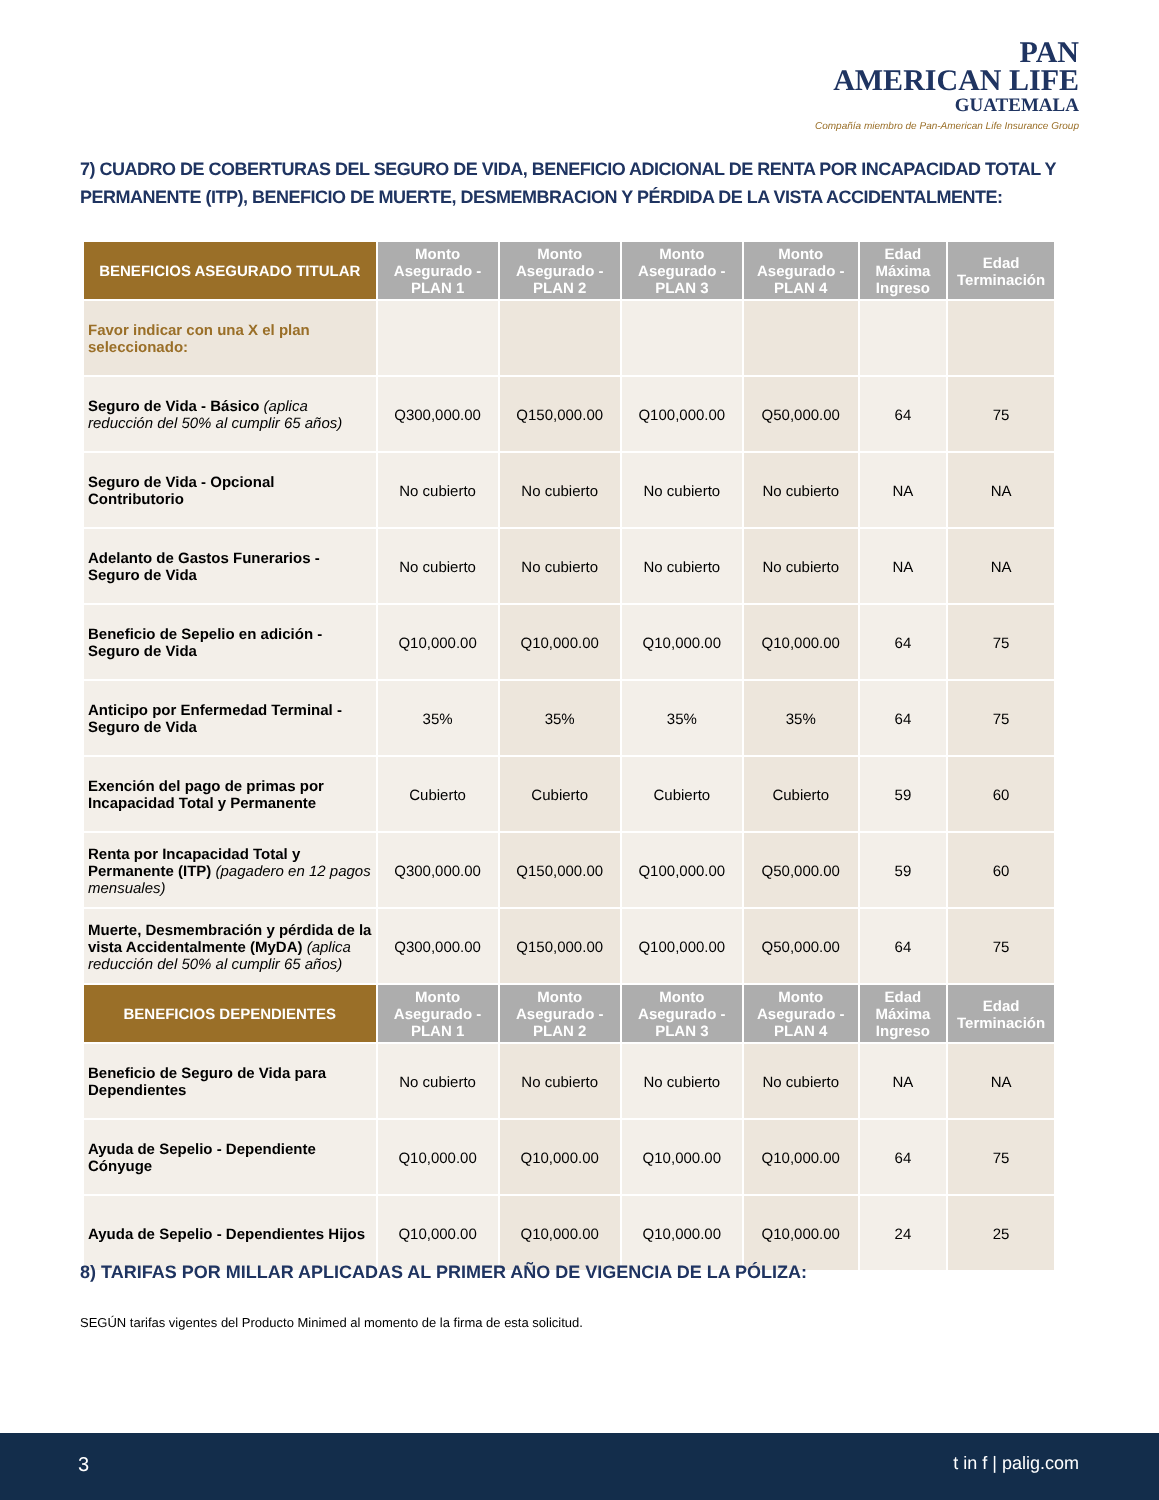PAN
AMERICAN LIFE
GUATEMALA
Compañía miembro de Pan-American Life Insurance Group
7) CUADRO DE COBERTURAS DEL SEGURO DE VIDA, BENEFICIO ADICIONAL DE RENTA POR INCAPACIDAD TOTAL Y PERMANENTE (ITP), BENEFICIO DE MUERTE, DESMEMBRACION Y PÉRDIDA DE LA VISTA ACCIDENTALMENTE:
| BENEFICIOS ASEGURADO TITULAR | Monto Asegurado - PLAN 1 | Monto Asegurado - PLAN 2 | Monto Asegurado - PLAN 3 | Monto Asegurado - PLAN 4 | Edad Máxima Ingreso | Edad Terminación |
| --- | --- | --- | --- | --- | --- | --- |
| Favor indicar con una X el plan seleccionado: | | | | | | |
| Seguro de Vida - Básico (aplica reducción del 50% al cumplir 65 años) | Q300,000.00 | Q150,000.00 | Q100,000.00 | Q50,000.00 | 64 | 75 |
| Seguro de Vida - Opcional Contributorio | No cubierto | No cubierto | No cubierto | No cubierto | NA | NA |
| Adelanto de Gastos Funerarios - Seguro de Vida | No cubierto | No cubierto | No cubierto | No cubierto | NA | NA |
| Beneficio de Sepelio en adición - Seguro de Vida | Q10,000.00 | Q10,000.00 | Q10,000.00 | Q10,000.00 | 64 | 75 |
| Anticipo por Enfermedad Terminal - Seguro de Vida | 35% | 35% | 35% | 35% | 64 | 75 |
| Exención del pago de primas por Incapacidad Total y Permanente | Cubierto | Cubierto | Cubierto | Cubierto | 59 | 60 |
| Renta por Incapacidad Total y Permanente (ITP) (pagadero en 12 pagos mensuales) | Q300,000.00 | Q150,000.00 | Q100,000.00 | Q50,000.00 | 59 | 60 |
| Muerte, Desmembración y pérdida de la vista Accidentalmente (MyDA) (aplica reducción del 50% al cumplir 65 años) | Q300,000.00 | Q150,000.00 | Q100,000.00 | Q50,000.00 | 64 | 75 |
| BENEFICIOS DEPENDIENTES | Monto Asegurado - PLAN 1 | Monto Asegurado - PLAN 2 | Monto Asegurado - PLAN 3 | Monto Asegurado - PLAN 4 | Edad Máxima Ingreso | Edad Terminación |
| Beneficio de Seguro de Vida para Dependientes | No cubierto | No cubierto | No cubierto | No cubierto | NA | NA |
| Ayuda de Sepelio - Dependiente Cónyuge | Q10,000.00 | Q10,000.00 | Q10,000.00 | Q10,000.00 | 64 | 75 |
| Ayuda de Sepelio - Dependientes Hijos | Q10,000.00 | Q10,000.00 | Q10,000.00 | Q10,000.00 | 24 | 25 |
8) TARIFAS POR MILLAR APLICADAS AL PRIMER AÑO DE VIGENCIA DE LA PÓLIZA:
SEGÚN tarifas vigentes del Producto Minimed al momento de la firma de esta solicitud.
3 t in f | palig.com